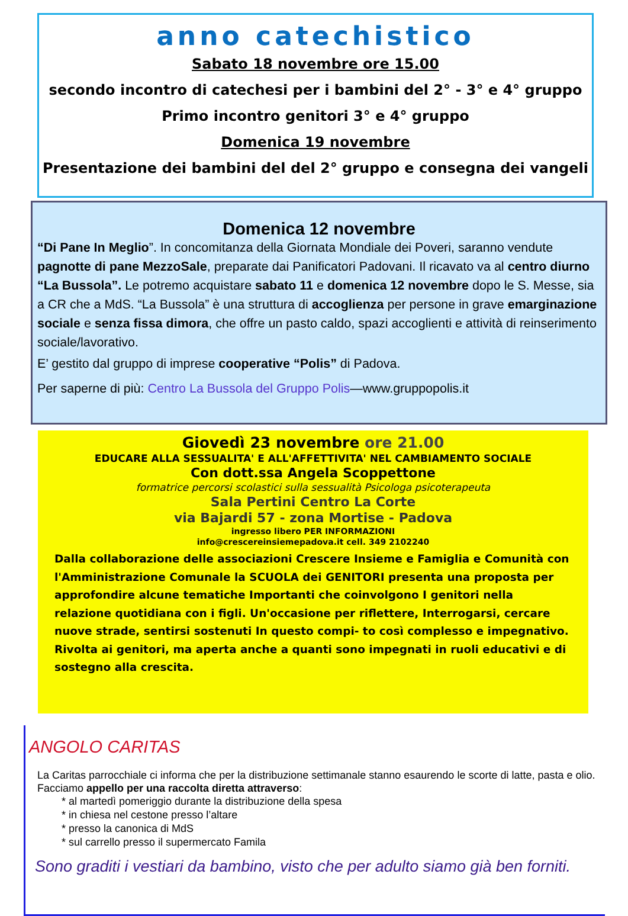anno catechistico
Sabato 18 novembre ore 15.00
secondo incontro di catechesi per i bambini del 2° - 3° e 4° gruppo
Primo incontro genitori 3° e 4° gruppo
Domenica 19 novembre
Presentazione dei bambini del del 2° gruppo e consegna dei vangeli
Domenica 12 novembre
“Di Pane In Meglio”. In concomitanza della Giornata Mondiale dei Poveri, saranno vendute pagnotte di pane MezzoSale, preparate dai Panificatori Padovani. Il ricavato va al centro diurno “La Bussola”. Le potremo acquistare sabato 11 e domenica 12 novembre dopo le S. Messe, sia a CR che a MdS. “La Bussola” è una struttura di accoglienza per persone in grave emarginazione sociale e senza fissa dimora, che offre un pasto caldo, spazi accoglienti e attività di reinserimento sociale/lavorativo.
E’ gestito dal gruppo di imprese cooperative “Polis” di Padova.
Per saperne di più: Centro La Bussola del Gruppo Polis—www.gruppopolis.it
Giovedì 23 novembre ore 21.00
EDUCARE ALLA SESSUALITA' E ALL'AFFETTIVITA' NEL CAMBIAMENTO SOCIALE
Con dott.ssa Angela Scoppettone
formatrice percorsi scolastici sulla sessualità Psicologa psicoterapeuta
Sala Pertini Centro La Corte
via Bajardi 57 - zona Mortise - Padova
ingresso libero PER INFORMAZIONI
info@crescereinsiemepadova.it cell. 349 2102240
Dalla collaborazione delle associazioni Crescere Insieme e Famiglia e Comunità con l'Amministrazione Comunale la SCUOLA dei GENITORI presenta una proposta per approfondire alcune tematiche Importanti che coinvolgono I genitori nella relazione quotidiana con i figli. Un'occasione per riflettere, Interrogarsi, cercare nuove strade, sentirsi sostenuti In questo compi- to così complesso e impegnativo. Rivolta ai genitori, ma aperta anche a quanti sono impegnati in ruoli educativi e di sostegno alla crescita.
ANGOLO CARITAS
La Caritas parrocchiale ci informa che per la distribuzione settimanale stanno esaurendo le scorte di latte, pasta e olio. Facciamo appello per una raccolta diretta attraverso:
* al martedì pomeriggio durante la distribuzione della spesa
* in chiesa nel cestone presso l’altare
* presso la canonica di MdS
* sul carrello presso il supermercato Famila
Sono graditi i vestiari da bambino, visto che per adulto siamo già ben forniti.